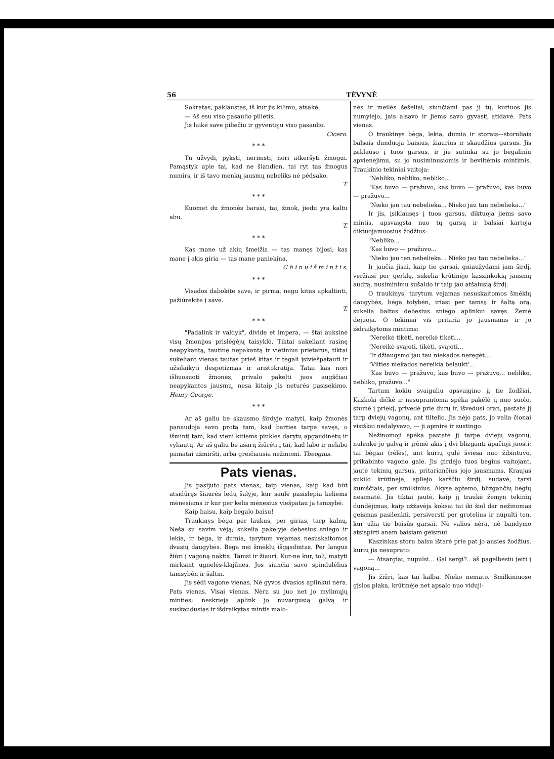56 TĖVYNĖ
Sokratas, paklaustas, iš kur jis kilimu, atsakė:
— Aš esu viso pasaulio pilietis.
Jis laikė save piliečiu ir gyventoju viso pasaulio.
Cicero.
* * *
Tu užvydi, pyksti, nerimsti, nori atkeršyti žmogui. Pamąstyk apie tai, kad ne šiandien, tai ryt tas žmogus numirs, ir iš tavo menkų jausmų nebeliks nė pėdsako.
T.
* * *
Kuomet du žmonės barasi, tai, žinok, jiedu yra kaltu abu.
T.
* * *
Kas mane už akių šmeižia — tas manęs bijosi; kas mane į akis giria — tas mane paniekina.
C h i n ų i š m i n t i s.
* * *
Visados dabokite save, ir pirma, negu kitus apkaltinti, pažiūrėkite į save.
T.
* * *
"Padalink ir valdyk", divide et impera, — štai auksinė visų žmonijos prislėgėjų taisyklė. Tiktai sukeliant rasinę neapykantą, tautinę nepakantą ir vietinius prietarus, tiktai sukeliant vienas tautas prieš kitas ir tegali įsiviešpatauti ir užsilaikyti despotizmas ir aristokratija. Tatai kas nori išliuosuoti žmones, privalo pakelti juos augščiau neapykantos jausmų, nesa kitaip jis neturės pasisekimo. Henry George.
* * *
Ar aš galiu be skausmo širdyje matyti, kaip žmonės panaudoja savo protą tam, kad barties tarpe savęs, o išmintį tam, kad vieni kitiems pinkles darytų apgaudinėtų ir vyliautų. Ar aš galiu be ašarų žiūrėti į tai, kad labo ir nelabo pamatai užmiršti, arba greičiausia nežinomi. Theognis.
Pats vienas.
Jis pasijuto pats vienas, taip vienas, kaip kad būt atsidūręs šiaurės ledų šalyje, kur saulė pasislepia keliems mėnesiams ir kur per kelis mėnesius viešpatau ja tamsybė.
Kaip baisu, kaip begalo baisu!
Traukinys bėga per laukus, per girias, tarp kalnų. Neša su savim vėją; sukelia pakelyje debesius sniego ir lekia, ir bėga, ir dumia, tarytum vejamas nesuskaitomos dvasių daugybės. Bėga nei šmėklų išgąsdintas. Per langus žiūri į vagoną naktis. Tamsi ir žiauri. Kur-ne kur, toli, matyti mirksint ugnelės-klajūnes. Jos siunčia savo spindulėlius tamsybėn ir šaltin.
Jis sėdi vagone vienas. Nė gyvos dvasios aplinkui nėra. Pats vienas. Visai vienas. Nėra su juo net jo mylimųjų minties; neskrieja aplink jo nuvargusią galvą ir suskaudusias ir išdraikytas mintis malo-
nės ir meilės šešėliai, siunčiami pas jį tų, kuriuos jis numylėjo, jais alsavo ir jiems savo gyvastį atidavė. Pats vienas.
O traukinys bėga, lekia, dumia ir storais—storuliais balsais dunduoja baisius, žiaurius ir skaudžius garsus. Jis įsiklauso į tuos garsus, ir jie sutinka su jo begaliniu apvienėjimu, su jo nusiminusiomis ir beviltėmis mintimis. Traukinio tekiniai vaitoja:
"Nebliko, nebliko, nebliko...
"Kas buvo — pražuvo, kas buvo — pražuvo, kas buvo — pražuvo...
"Nieko jau tau nebelieka... Nieko jau tau nebelieka..."
Ir jis, įsiklausęs į tuos garsus, diktuoja jiems savo mintis, apsvaigsta nuo tų garsų ir balsiai kartoja diktuojamuosius žodžius:
"Nebliko...
"Kas buvo — pražuvo...
"Nieko jau ten nebelieka... Nieko jau tau nebelieka..."
Ir jaučia jisai, kaip tie garsai, gniaužydami jam širdį, veržiasi per gerklę, sukelia krūtinėje kaszinkokią jausmų audrą, nusiminimu sušaldo ir taip jau atšalusią širdį.
O traukinys, tarytum vejamas nesuskaitomos šmėklų daugybės, bėga tolybėn, iriasi per tamsą ir šaltą orą, sukelia baltus debesius sniego aplinkui savęs. Žemė dejuoja. O tekiniai vis pritaria jo jausmams ir jo išdraikytoms mintims:
"Nereikė tikėti, nereikė tikėti...
"Nereikė svajoti, tikėti, svajoti...
"Ir džiaugsmo jau tau niekados neregėt...
"Vilties niekados nereikia belaukt'...
"Kas buvo — pražuvo, kas buvo — pražuvo... nebliko, nebliko, pražuvo..."
Tartum kokiu svaiguliu apsvaigino jį tie žodžiai. Kažkoki dičkė ir nesuprantoma spėka pakėlė jį nuo suolo, stumė į priekį, privedė prie durų ir, išvedusi oran, pastatė jį tarp dviejų vagonų, ant tiltelio. Jis nėjo pats, jo valia čionai visiškai nedalyvavo, — ji apmirė ir sustingo.
Nežinomoji spėka pastatė jį tarpe dviejų vagonų, nulenkė jo galvą ir įrėmė akis į dvi blizganti apačioji juosti: tai bėgiai (rėlės), ant kurių gulė šviesa nuo žibintuvo, prikabinto vagono gale. Jis girdėjo tuos bėgius vaitojant, jautė tekinių garsus, pritariančius jojo jausmams. Kraujas sukilo krūtinėje, apliejo karščiu širdį, sudavė, tarsi kumščiais, per smilkinius. Akyse aptemo, blizgančių bėgių nesimatė. Jis tiktai jautė, kaip jį traukė žemyn tekinių dundėjimas, kaip užžavėja koksai tai iki šiol dar nežinomas geismas pasilenkti, persiversti per grotelius ir nupulti ten, kur užia tie baisūs garsai. Nė valios nėra, nė bandymo atsispirti anam baisiam geismui.
Kaszinkas storu balsu ištarė prie pat jo ausies žodžius, kurių jis nesuprato:
— Atsargiai, nupulsi... Gal sergi?.. aš pagelbėsiu įeiti į vagoną...
Jis žiūri, kas tai kalba. Nieko nemato. Smilkiniuose gįslos plaka, krūtinėje net apsalo nuo viduji-